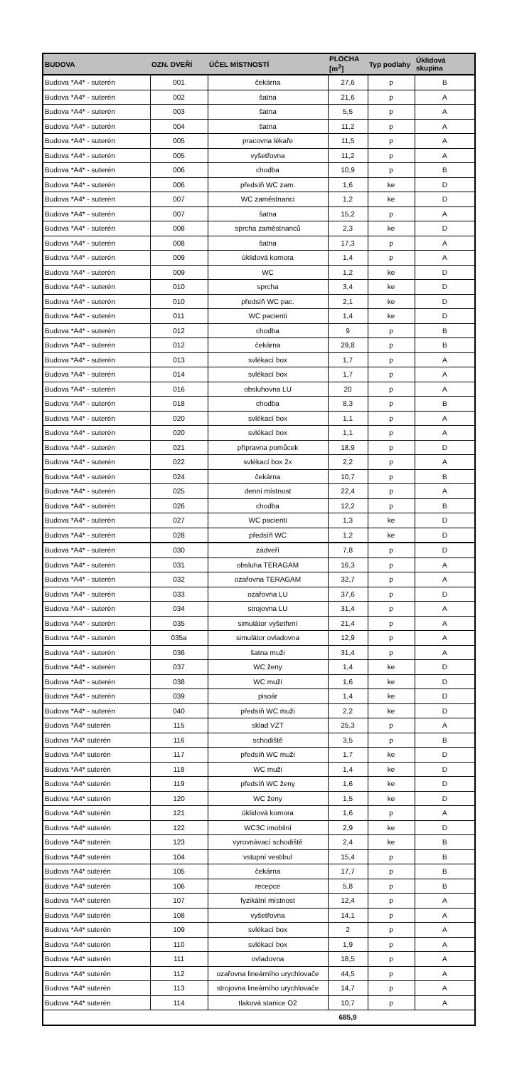| BUDOVA | OZN. DVEŘÍ | ÚČEL MÍSTNOSTÍ | PLOCHA [m<sup>2</sup>] | Typ podlahy | Úklidová skupina |
| --- | --- | --- | --- | --- | --- |
| Budova *A4* - suterén | 001 | čekárna | 27,6 | p | B |
| Budova *A4* - suterén | 002 | šatna | 21,6 | p | A |
| Budova *A4* - suterén | 003 | šatna | 5,5 | p | A |
| Budova *A4* - suterén | 004 | šatna | 11,2 | p | A |
| Budova *A4* - suterén | 005 | pracovna lékaře | 11,5 | p | A |
| Budova *A4* - suterén | 005 | vyšetřovna | 11,2 | p | A |
| Budova *A4* - suterén | 006 | chodba | 10,9 | p | B |
| Budova *A4* - suterén | 006 | předsíň WC zam. | 1,6 | ke | D |
| Budova *A4* - suterén | 007 | WC zaměstnanci | 1,2 | ke | D |
| Budova *A4* - suterén | 007 | šatna | 15,2 | p | A |
| Budova *A4* - suterén | 008 | sprcha zaměstnanců | 2,3 | ke | D |
| Budova *A4* - suterén | 008 | šatna | 17,3 | p | A |
| Budova *A4* - suterén | 009 | úklidová komora | 1,4 | p | A |
| Budova *A4* - suterén | 009 | WC | 1,2 | ke | D |
| Budova *A4* - suterén | 010 | sprcha | 3,4 | ke | D |
| Budova *A4* - suterén | 010 | předsíň WC pac. | 2,1 | ke | D |
| Budova *A4* - suterén | 011 | WC pacienti | 1,4 | ke | D |
| Budova *A4* - suterén | 012 | chodba | 9 | p | B |
| Budova *A4* - suterén | 012 | čekárna | 29,8 | p | B |
| Budova *A4* - suterén | 013 | svlékací box | 1,7 | p | A |
| Budova *A4* - suterén | 014 | svlékací box | 1,7 | p | A |
| Budova *A4* - suterén | 016 | obsluhovna LU | 20 | p | A |
| Budova *A4* - suterén | 018 | chodba | 8,3 | p | B |
| Budova *A4* - suterén | 020 | svlékací box | 1,1 | p | A |
| Budova *A4* - suterén | 020 | svlékací box | 1,1 | p | A |
| Budova *A4* - suterén | 021 | přípravna pomůcek | 18,9 | p | D |
| Budova *A4* - suterén | 022 | svlékací box 2x | 2,2 | p | A |
| Budova *A4* - suterén | 024 | čekárna | 10,7 | p | B |
| Budova *A4* - suterén | 025 | denní místnost | 22,4 | p | A |
| Budova *A4* - suterén | 026 | chodba | 12,2 | p | B |
| Budova *A4* - suterén | 027 | WC pacienti | 1,3 | ke | D |
| Budova *A4* - suterén | 028 | předsíň WC | 1,2 | ke | D |
| Budova *A4* - suterén | 030 | zádveří | 7,8 | p | D |
| Budova *A4* - suterén | 031 | obsluha TERAGAM | 16,3 | p | A |
| Budova *A4* - suterén | 032 | ozařovna TERAGAM | 32,7 | p | A |
| Budova *A4* - suterén | 033 | ozařovna LU | 37,6 | p | D |
| Budova *A4* - suterén | 034 | strojovna LU | 31,4 | p | A |
| Budova *A4* - suterén | 035 | simulátor vyšetření | 21,4 | p | A |
| Budova *A4* - suterén | 035a | simulátor ovladovna | 12,9 | p | A |
| Budova *A4* - suterén | 036 | šatna muži | 31,4 | p | A |
| Budova *A4* - suterén | 037 | WC ženy | 1,4 | ke | D |
| Budova *A4* - suterén | 038 | WC muži | 1,6 | ke | D |
| Budova *A4* - suterén | 039 | pisoár | 1,4 | ke | D |
| Budova *A4* - suterén | 040 | předsíň WC muži | 2,2 | ke | D |
| Budova *A4* suterén | 115 | sklad VZT | 25,3 | p | A |
| Budova *A4* suterén | 116 | schodiště | 3,5 | p | B |
| Budova *A4* suterén | 117 | předsíň WC muži | 1,7 | ke | D |
| Budova *A4* suterén | 118 | WC muži | 1,4 | ke | D |
| Budova *A4* suterén | 119 | předsíň WC ženy | 1,6 | ke | D |
| Budova *A4* suterén | 120 | WC ženy | 1,5 | ke | D |
| Budova *A4* suterén | 121 | úklidová komora | 1,6 | p | A |
| Budova *A4* suterén | 122 | WC3C imobilní | 2,9 | ke | D |
| Budova *A4* suterén | 123 | vyrovnávací schodiště | 2,4 | ke | B |
| Budova *A4* suterén | 104 | vstupní vestibul | 15,4 | p | B |
| Budova *A4* suterén | 105 | čekárna | 17,7 | p | B |
| Budova *A4* suterén | 106 | recepce | 5,8 | p | B |
| Budova *A4* suterén | 107 | fyzikální místnost | 12,4 | p | A |
| Budova *A4* suterén | 108 | vyšetřovna | 14,1 | p | A |
| Budova *A4* suterén | 109 | svlékací box | 2 | p | A |
| Budova *A4* suterén | 110 | svlékací box | 1,9 | p | A |
| Budova *A4* suterén | 111 | ovladovna | 18,5 | p | A |
| Budova *A4* suterén | 112 | ozařovna lineárního urychlovače | 44,5 | p | A |
| Budova *A4* suterén | 113 | strojovna lineárního urychlovače | 14,7 | p | A |
| Budova *A4* suterén | 114 | tlaková stanice O2 | 10,7 | p | A |
| | | | 685,9 | | |